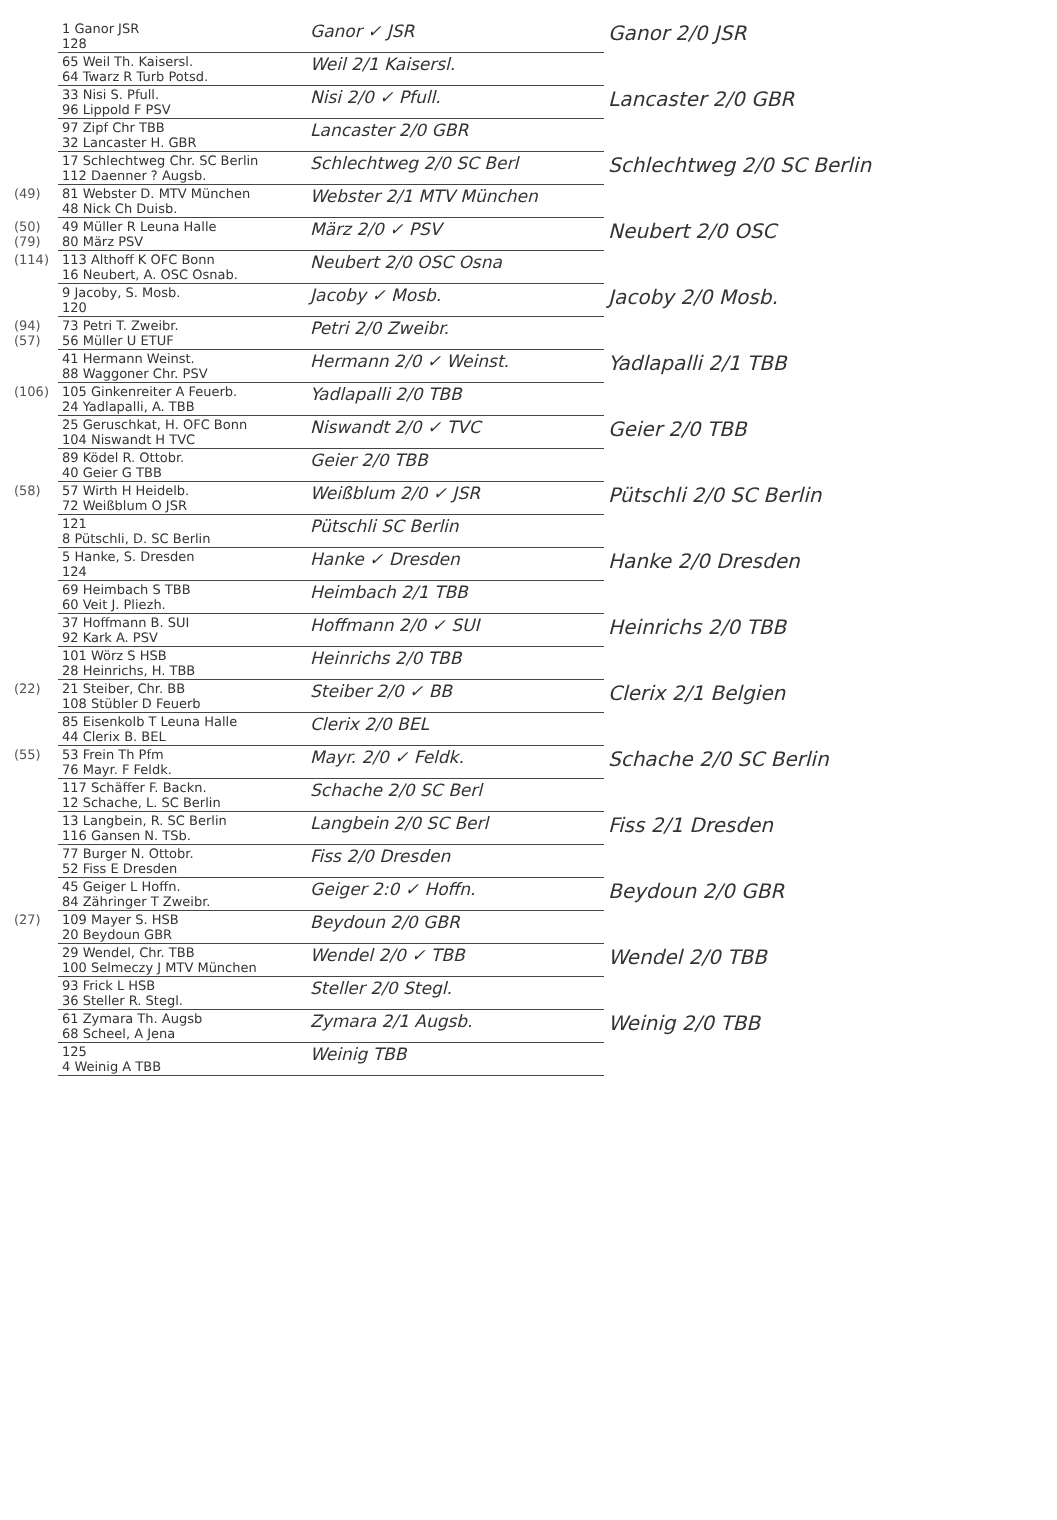| | 1 Ganor JSR 128 | Ganor ✓ JSR | Ganor 2/0 JSR |
| | 65 Weil Th. Kaisersl. 64 Twarz R Turb Potsd. | Weil 2/1 Kaisersl. | |
| | 33 Nisi S. Pfull. 96 Lippold F PSV | Nisi 2/0 ✓ Pfull. | Lancaster 2/0 GBR |
| | 97 Zipf Chr TBB 32 Lancaster H. GBR | Lancaster 2/0 GBR | |
| | 17 Schlechtweg Chr. SC Berlin 112 Daenner ? Augsb. | Schlechtweg 2/0 SC Berl | Schlechtweg 2/0 SC Berlin |
| (49) | 81 Webster D. MTV München 48 Nick Ch Duisb. | Webster 2/1 MTV München | |
| (50) (79) | 49 Müller R Leuna Halle 80 März PSV | März 2/0 ✓ PSV | Neubert 2/0 OSC |
| (114) | 113 Althoff K OFC Bonn 16 Neubert, A. OSC Osnab. | Neubert 2/0 OSC Osna | |
| | 9 Jacoby, S. Mosb. 120 | Jacoby ✓ Mosb. | Jacoby 2/0 Mosb. |
| (94) (57) | 73 Petri T. Zweibr. 56 Müller U ETUF | Petri 2/0 Zweibr. | |
| | 41 Hermann Weinst. 88 Waggoner Chr. PSV | Hermann 2/0 ✓ Weinst. | Yadlapalli 2/1 TBB |
| (106) | 105 Ginkenreiter A Feuerb. 24 Yadlapalli, A. TBB | Yadlapalli 2/0 TBB | |
| | 25 Geruschkat, H. OFC Bonn 104 Niswandt H TVC | Niswandt 2/0 ✓ TVC | Geier 2/0 TBB |
| | 89 Ködel R. Ottobr. 40 Geier G TBB | Geier 2/0 TBB | |
| (58) | 57 Wirth H Heidelb. 72 Weißblum O JSR | Weißblum 2/0 ✓ JSR | Pütschli 2/0 SC Berlin |
| | 121 8 Pütschli, D. SC Berlin | Pütschli SC Berlin | |
| | 5 Hanke, S. Dresden 124 | Hanke ✓ Dresden | Hanke 2/0 Dresden |
| | 69 Heimbach S TBB 60 Veit J. Pliezh. | Heimbach 2/1 TBB | |
| | 37 Hoffmann B. SUI 92 Kark A. PSV | Hoffmann 2/0 ✓ SUI | Heinrichs 2/0 TBB |
| | 101 Wörz S HSB 28 Heinrichs, H. TBB | Heinrichs 2/0 TBB | |
| (22) | 21 Steiber, Chr. BB 108 Stübler D Feuerb | Steiber 2/0 ✓ BB | Clerix 2/1 Belgien |
| | 85 Eisenkolb T Leuna Halle 44 Clerix B. BEL | Clerix 2/0 BEL | |
| (55) | 53 Frein Th Pfm 76 Mayr. F Feldk. | Mayr. 2/0 ✓ Feldk. | Schache 2/0 SC Berlin |
| | 117 Schäffer F. Backn. 12 Schache, L. SC Berlin | Schache 2/0 SC Berl | |
| | 13 Langbein, R. SC Berlin 116 Gansen N. TSb. | Langbein 2/0 SC Berl | Fiss 2/1 Dresden |
| | 77 Burger N. Ottobr. 52 Fiss E Dresden | Fiss 2/0 Dresden | |
| | 45 Geiger L Hoffn. 84 Zähringer T Zweibr. | Geiger 2:0 ✓ Hoffn. | Beydoun 2/0 GBR |
| (27) | 109 Mayer S. HSB 20 Beydoun GBR | Beydoun 2/0 GBR | |
| | 29 Wendel, Chr. TBB 100 Selmeczy J MTV München | Wendel 2/0 ✓ TBB | Wendel 2/0 TBB |
| | 93 Frick L HSB 36 Steller R. Stegl. | Steller 2/0 Stegl. | |
| | 61 Zymara Th. Augsb 68 Scheel, A Jena | Zymara 2/1 Augsb. | Weinig 2/0 TBB |
| | 125 4 Weinig A TBB | Weinig TBB | |